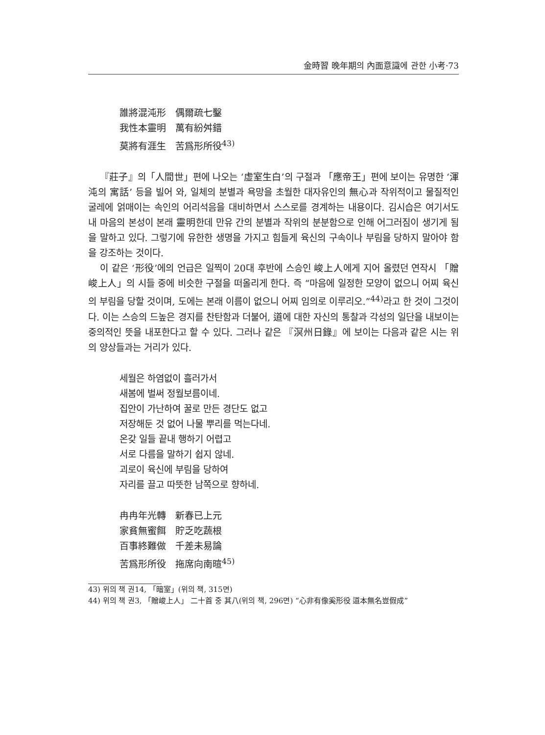金時習 晩年期의 內面意識에 관한 小考·73
誰將混沌形　偶爾疏七鑿
我性本靈明　萬有紛舛錯
莫將有涯生　苦爲形所役<sup>43)</sup>
『莊子』의「人間世」편에 나오는 ‘虛室生白’의 구절과 「應帝王」편에 보이는 유명한 ‘渾沌의 寓話’ 등을 빌어 와, 일체의 분별과 욕망을 초월한 대자유인의 無心과 작위적이고 물질적인 굴레에 얽매이는 속인의 어리석음을 대비하면서 스스로를 경계하는 내용이다. 김시습은 여기서도 내 마음의 본성이 본래 靈明한데 만유 간의 분별과 작위의 분분함으로 인해 어그러짐이 생기게 됨을 말하고 있다. 그렇기에 유한한 생명을 가지고 힘들게 육신의 구속이나 부림을 당하지 말아야 함을 강조하는 것이다.
이 같은 ‘形役’에의 언급은 일찍이 20대 후반에 스승인 峻上人에게 지어 올렸던 연작시 「贈峻上人」의 시들 중에 비슷한 구절을 떠올리게 한다. 즉 “마음에 일정한 모양이 없으니 어찌 육신의 부림을 당할 것이며, 도에는 본래 이름이 없으니 어찌 임의로 이루리오.”<sup>44)</sup>라고 한 것이 그것이다. 이는 스승의 드높은 경지를 찬탄함과 더불어, 道에 대한 자신의 통찰과 각성의 일단을 내보이는 중의적인 뜻을 내포한다고 할 수 있다. 그러나 같은 『溟州日錄』에 보이는 다음과 같은 시는 위의 양상들과는 거리가 있다.
세월은 하염없이 흘러가서
새봄에 벌써 정월보름이네.
집안이 가난하여 꿀로 만든 경단도 없고
저장해둔 것 없어 나물 뿌리를 먹는다네.
온갖 일들 끝내 행하기 어렵고
서로 다름을 말하기 쉽지 않네.
괴로이 육신에 부림을 당하여
자리를 끌고 따뜻한 남쪽으로 향하네.
冉冉年光轉　新春已上元
家貧無蜜餌　貯乏吃蔬根
百事終難做　千差未易論
苦爲形所役　拖席向南暄<sup>45)</sup>
43) 위의 책 권14, 「暗室」(위의 책, 315면)
44) 위의 책 권3, 「贈峻上人」 二十首 중 其八(위의 책, 296면) “心非有像奚形役 道本無名豈假成”